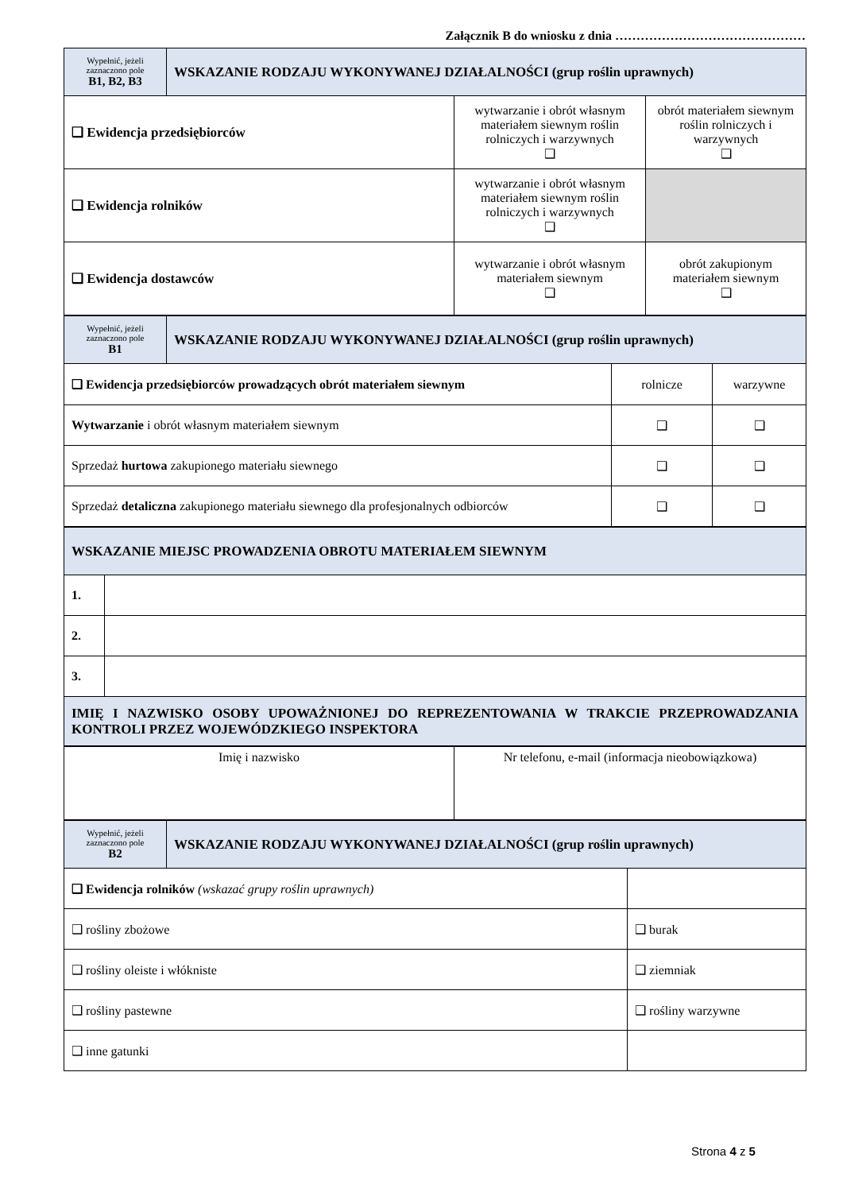Załącznik B do wniosku z dnia ………………………………………
| Wypełnić, jeżeli zaznaczono pole B1, B2, B3 | WSKAZANIE RODZAJU WYKONYWANEJ DZIAŁALNOŚCI (grup roślin uprawnych) | | |
| ❑ Ewidencja przedsiębiorców | | wytwarzanie i obrót własnym materiałem siewnym roślin rolniczych i warzywnych ❑ | obrót materiałem siewnym roślin rolniczych i warzywnych ❑ |
| ❑ Ewidencja rolników | | wytwarzanie i obrót własnym materiałem siewnym roślin rolniczych i warzywnych ❑ | |
| ❑ Ewidencja dostawców | | wytwarzanie i obrót własnym materiałem siewnym ❑ | obrót zakupionym materiałem siewnym ❑ |
| Wypełnić, jeżeli zaznaczono pole B1 | WSKAZANIE RODZAJU WYKONYWANEJ DZIAŁALNOŚCI (grup roślin uprawnych) | | |
| ❑ Ewidencja przedsiębiorców prowadzących obrót materiałem siewnym | | rolnicze | warzywne |
| Wytwarzanie i obrót własnym materiałem siewnym | | ❑ | ❑ |
| Sprzedaż hurtowa zakupionego materiału siewnego | | ❑ | ❑ |
| Sprzedaż detaliczna zakupionego materiału siewnego dla profesjonalnych odbiorców | | ❑ | ❑ |
| WSKAZANIE MIEJSC PROWADZENIA OBROTU MATERIAŁEM SIEWNYM | |
| 1. | |
| 2. | |
| 3. | |
| IMIĘ I NAZWISKO OSOBY UPOWAŻNIONEJ DO REPREZENTOWANIA W TRAKCIE PRZEPROWADZANIA KONTROLI PRZEZ WOJEWÓDZKIEGO INSPEKTORA | |
| Imię i nazwisko | Nr telefonu, e-mail (informacja nieobowiązkowa) |
| Wypełnić, jeżeli zaznaczono pole B2 | WSKAZANIE RODZAJU WYKONYWANEJ DZIAŁALNOŚCI (grup roślin uprawnych) | |
| ❑ Ewidencja rolników (wskazać grupy roślin uprawnych) | | |
| ❑ rośliny zbożowe | | ❑ burak |
| ❑ rośliny oleiste i włókniste | | ❑ ziemniak |
| ❑ rośliny pastewne | | ❑ rośliny warzywne |
| ❑ inne gatunki | | |
Strona 4 z 5